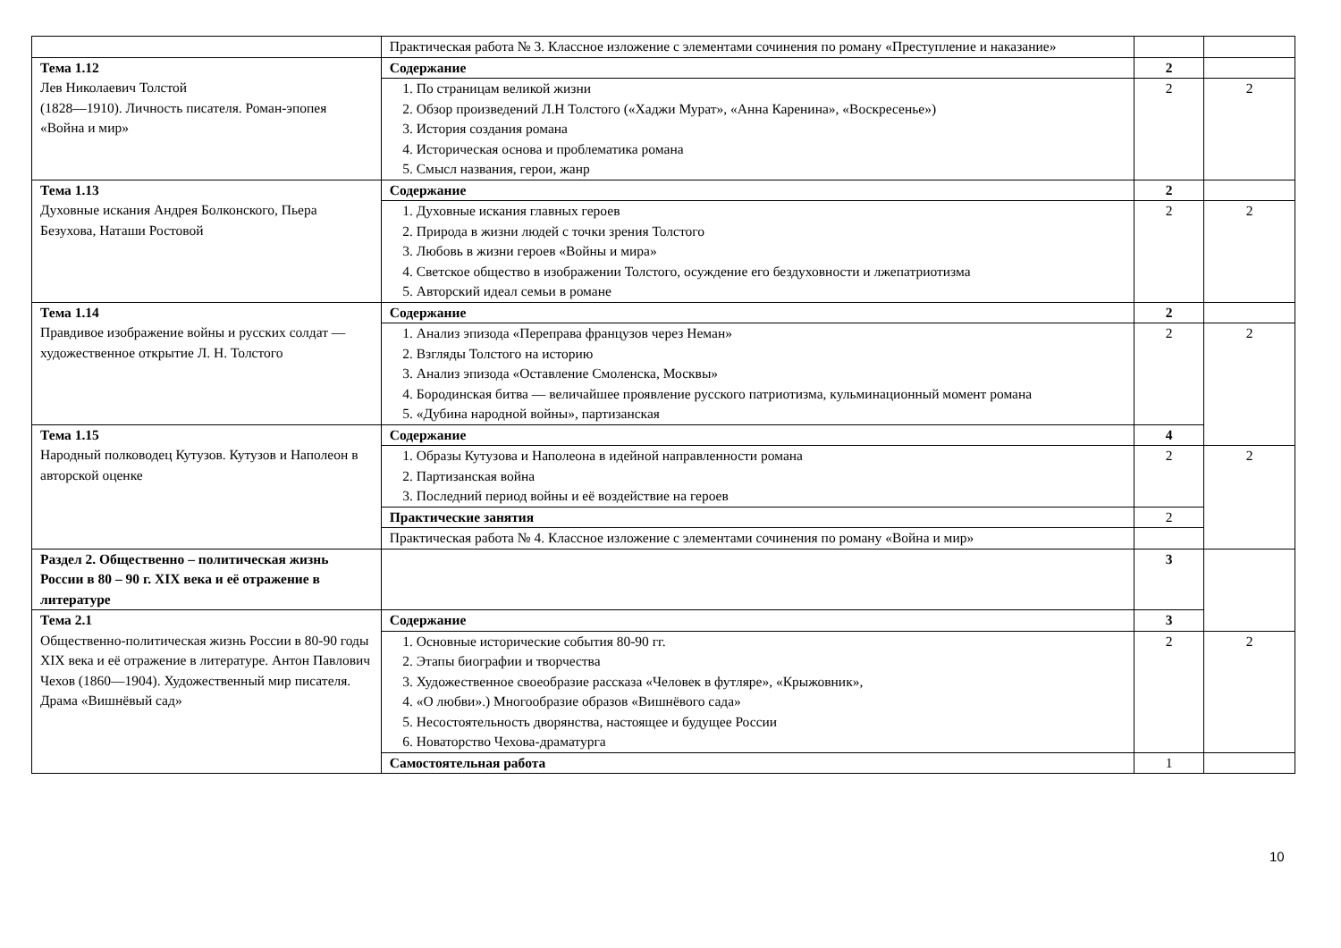| | Практическая работа № 3. Классное изложение с элементами сочинения по роману «Преступление и наказание» | | |
| Тема 1.12 Лев Николаевич Толстой (1828—1910). Личность писателя. Роман-эпопея «Война и мир» | Содержание | 2 | |
| | 1. По страницам великой жизни 2. Обзор произведений Л.Н Толстого («Хаджи Мурат», «Анна Каренина», «Воскресенье») 3. История создания романа 4. Историческая основа и проблематика романа 5. Смысл названия, герои, жанр | 2 | 2 |
| Тема 1.13 Духовные искания Андрея Болконского, Пьера Безухова, Наташи Ростовой | Содержание | 2 | |
| | 1. Духовные искания главных героев 2. Природа в жизни людей с точки зрения Толстого 3. Любовь в жизни героев «Войны и мира» 4. Светское общество в изображении Толстого, осуждение его бездуховности и лжепатриотизма 5. Авторский идеал семьи в романе | 2 | 2 |
| Тема 1.14 Правдивое изображение войны и русских солдат — художественное открытие Л. Н. Толстого | Содержание | 2 | |
| | 1. Анализ эпизода «Переправа французов через Неман» 2. Взгляды Толстого на историю 3. Анализ эпизода «Оставление Смоленска, Москвы» 4. Бородинская битва — величайшее проявление русского патриотизма, кульминационный момент романа 5. «Дубина народной войны», партизанская | 2 | 2 |
| Тема 1.15 Народный полководец Кутузов. Кутузов и Наполеон в авторской оценке | Содержание | 4 | |
| | 1. Образы Кутузова и Наполеона в идейной направленности романа 2. Партизанская война 3. Последний период войны и её воздействие на героев | 2 | 2 |
| | Практические занятия | 2 | |
| | Практическая работа № 4. Классное изложение с элементами сочинения по роману «Война и мир» | | |
| Раздел 2. Общественно – политическая жизнь России в 80 – 90 г. XIX века и её отражение в литературе | | 3 | |
| Тема 2.1 Общественно-политическая жизнь России в 80-90 годы XIX века и её отражение в литературе. Антон Павлович Чехов (1860—1904). Художественный мир писателя. Драма «Вишнёвый сад» | Содержание | 3 | |
| | 1. Основные исторические события 80-90 гг. 2. Этапы биографии и творчества 3. Художественное своеобразие рассказа «Человек в футляре», «Крыжовник», 4. «О любви».) Многообразие образов «Вишнёвого сада» 5. Несостоятельность дворянства, настоящее и будущее России 6. Новаторство Чехова-драматурга | 2 | 2 |
| | Самостоятельная работа | 1 | |
10